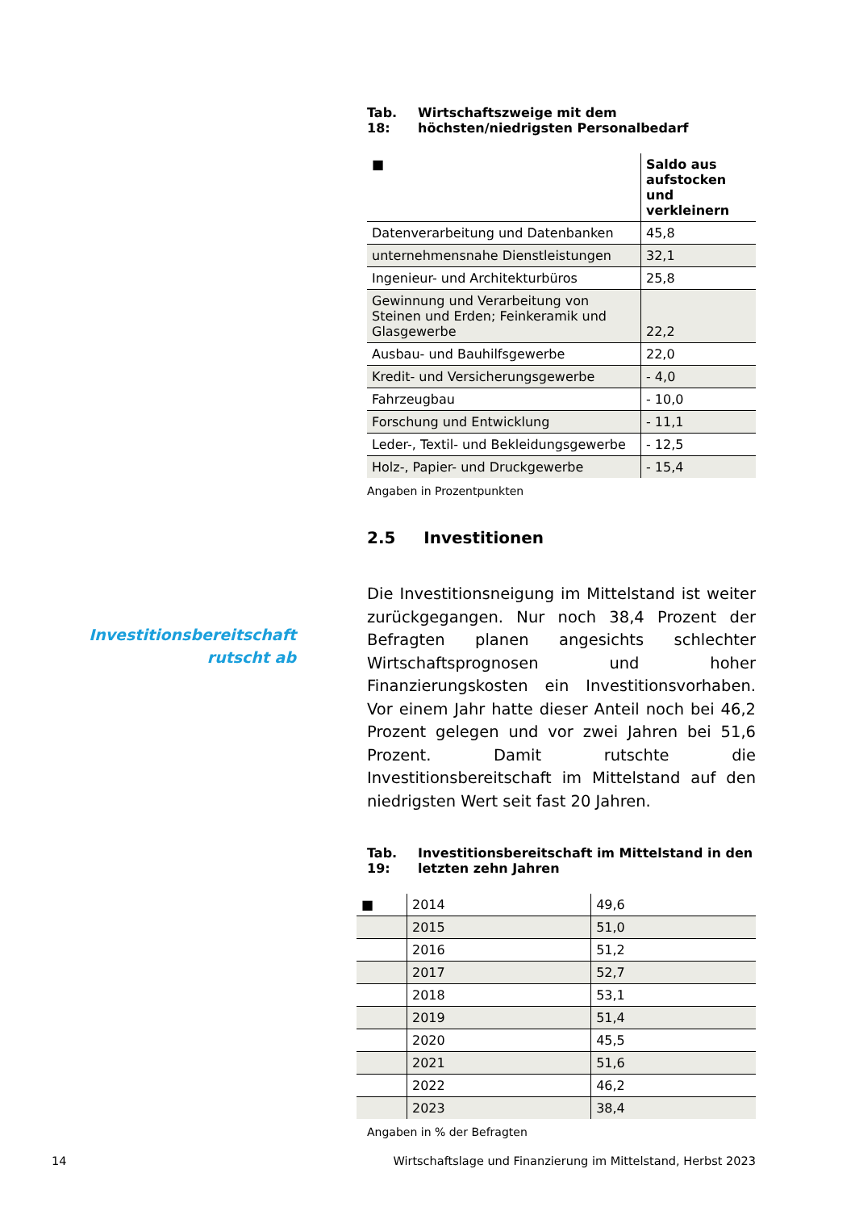Investitionsbereitschaft rutscht ab
Tab. 18: Wirtschaftszweige mit dem höchsten/niedrigsten Personalbedarf
| ■ | Saldo aus aufstocken und verkleinern |
| --- | --- |
| Datenverarbeitung und Datenbanken | 45,8 |
| unternehmensnahe Dienstleistungen | 32,1 |
| Ingenieur- und Architekturbüros | 25,8 |
| Gewinnung und Verarbeitung von Steinen und Erden; Feinkeramik und Glasgewerbe | 22,2 |
| Ausbau- und Bauhilfsgewerbe | 22,0 |
| Kredit- und Versicherungsgewerbe | - 4,0 |
| Fahrzeugbau | - 10,0 |
| Forschung und Entwicklung | - 11,1 |
| Leder-, Textil- und Bekleidungsgewerbe | - 12,5 |
| Holz-, Papier- und Druckgewerbe | - 15,4 |
Angaben in Prozentpunkten
2.5 Investitionen
Die Investitionsneigung im Mittelstand ist weiter zurückgegangen. Nur noch 38,4 Prozent der Befragten planen angesichts schlechter Wirtschaftsprognosen und hoher Finanzierungskosten ein Investitionsvorhaben. Vor einem Jahr hatte dieser Anteil noch bei 46,2 Prozent gelegen und vor zwei Jahren bei 51,6 Prozent. Damit rutschte die Investitionsbereitschaft im Mittelstand auf den niedrigsten Wert seit fast 20 Jahren.
Tab. 19: Investitionsbereitschaft im Mittelstand in den letzten zehn Jahren
| ■ | 2014 | 49,6 |
| | 2015 | 51,0 |
| | 2016 | 51,2 |
| | 2017 | 52,7 |
| | 2018 | 53,1 |
| | 2019 | 51,4 |
| | 2020 | 45,5 |
| | 2021 | 51,6 |
| | 2022 | 46,2 |
| | 2023 | 38,4 |
Angaben in % der Befragten
14 Wirtschaftslage und Finanzierung im Mittelstand, Herbst 2023